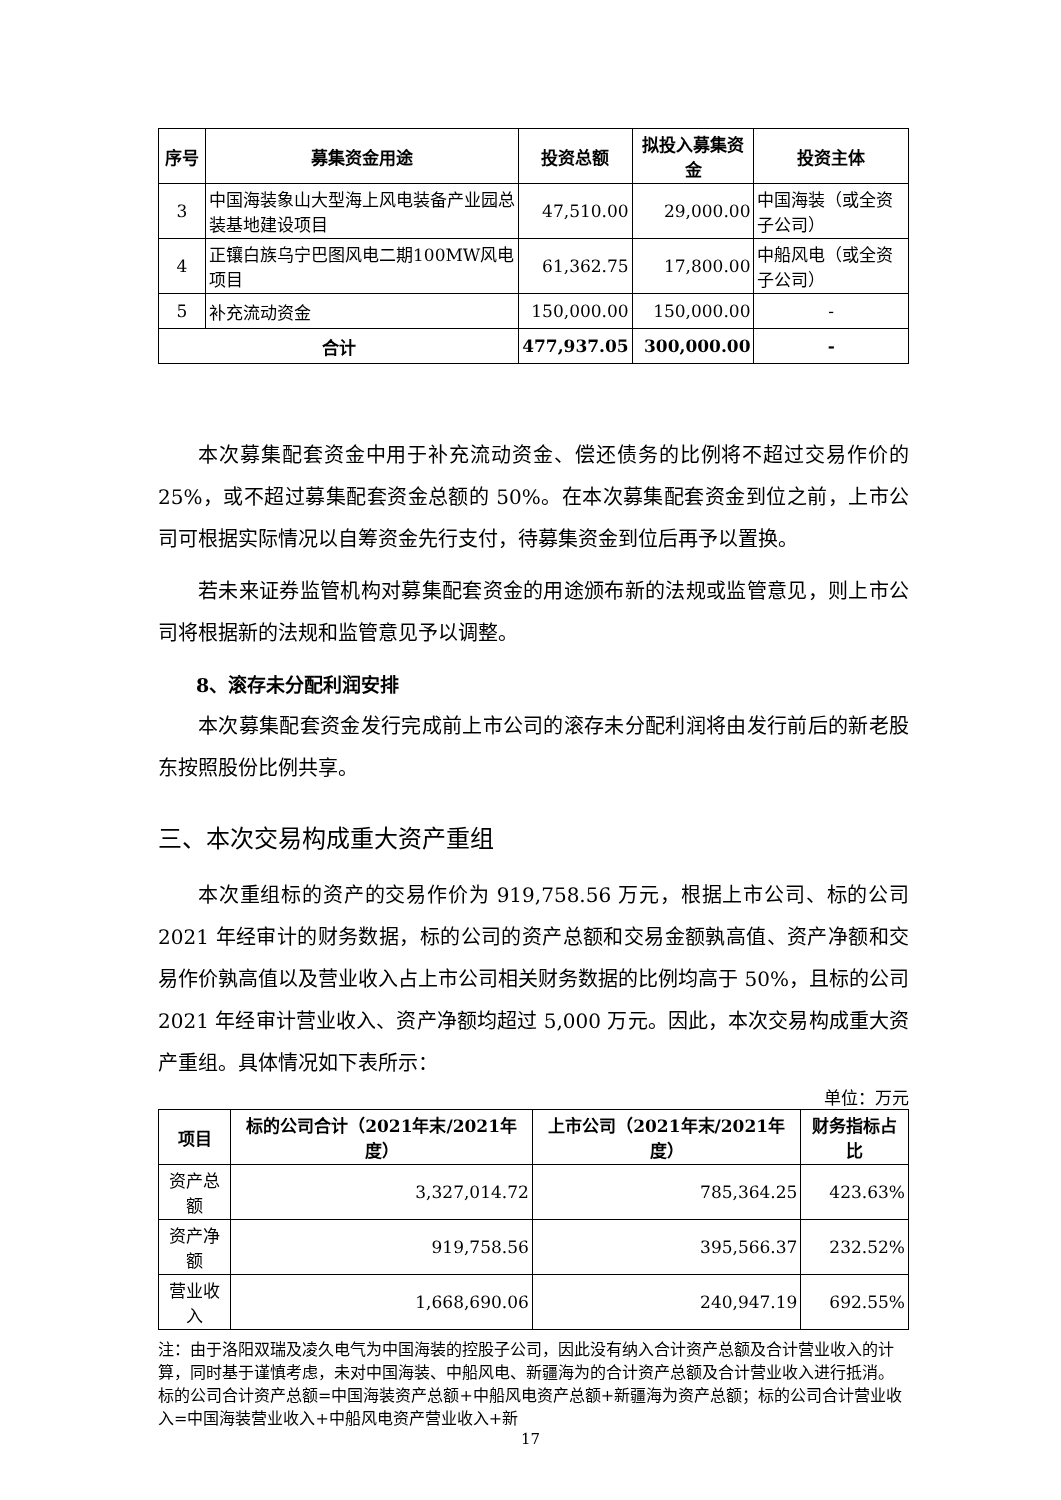| 序号 | 募集资金用途 | 投资总额 | 拟投入募集资金 | 投资主体 |
| --- | --- | --- | --- | --- |
| 3 | 中国海装象山大型海上风电装备产业园总装基地建设项目 | 47,510.00 | 29,000.00 | 中国海装（或全资子公司） |
| 4 | 正镶白族乌宁巴图风电二期100MW风电项目 | 61,362.75 | 17,800.00 | 中船风电（或全资子公司） |
| 5 | 补充流动资金 | 150,000.00 | 150,000.00 | - |
| 合计 | | 477,937.05 | 300,000.00 | - |
本次募集配套资金中用于补充流动资金、偿还债务的比例将不超过交易作价的 25%，或不超过募集配套资金总额的 50%。在本次募集配套资金到位之前，上市公司可根据实际情况以自筹资金先行支付，待募集资金到位后再予以置换。
若未来证券监管机构对募集配套资金的用途颁布新的法规或监管意见，则上市公司将根据新的法规和监管意见予以调整。
8、滚存未分配利润安排
本次募集配套资金发行完成前上市公司的滚存未分配利润将由发行前后的新老股东按照股份比例共享。
三、本次交易构成重大资产重组
本次重组标的资产的交易作价为 919,758.56 万元，根据上市公司、标的公司 2021 年经审计的财务数据，标的公司的资产总额和交易金额孰高值、资产净额和交易作价孰高值以及营业收入占上市公司相关财务数据的比例均高于 50%，且标的公司 2021 年经审计营业收入、资产净额均超过 5,000 万元。因此，本次交易构成重大资产重组。具体情况如下表所示：
单位：万元
| 项目 | 标的公司合计（2021年末/2021年度） | 上市公司（2021年末/2021年度） | 财务指标占比 |
| --- | --- | --- | --- |
| 资产总额 | 3,327,014.72 | 785,364.25 | 423.63% |
| 资产净额 | 919,758.56 | 395,566.37 | 232.52% |
| 营业收入 | 1,668,690.06 | 240,947.19 | 692.55% |
注：由于洛阳双瑞及凌久电气为中国海装的控股子公司，因此没有纳入合计资产总额及合计营业收入的计算，同时基于谨慎考虑，未对中国海装、中船风电、新疆海为的合计资产总额及合计营业收入进行抵消。标的公司合计资产总额=中国海装资产总额+中船风电资产总额+新疆海为资产总额；标的公司合计营业收入=中国海装营业收入+中船风电资产营业收入+新
17